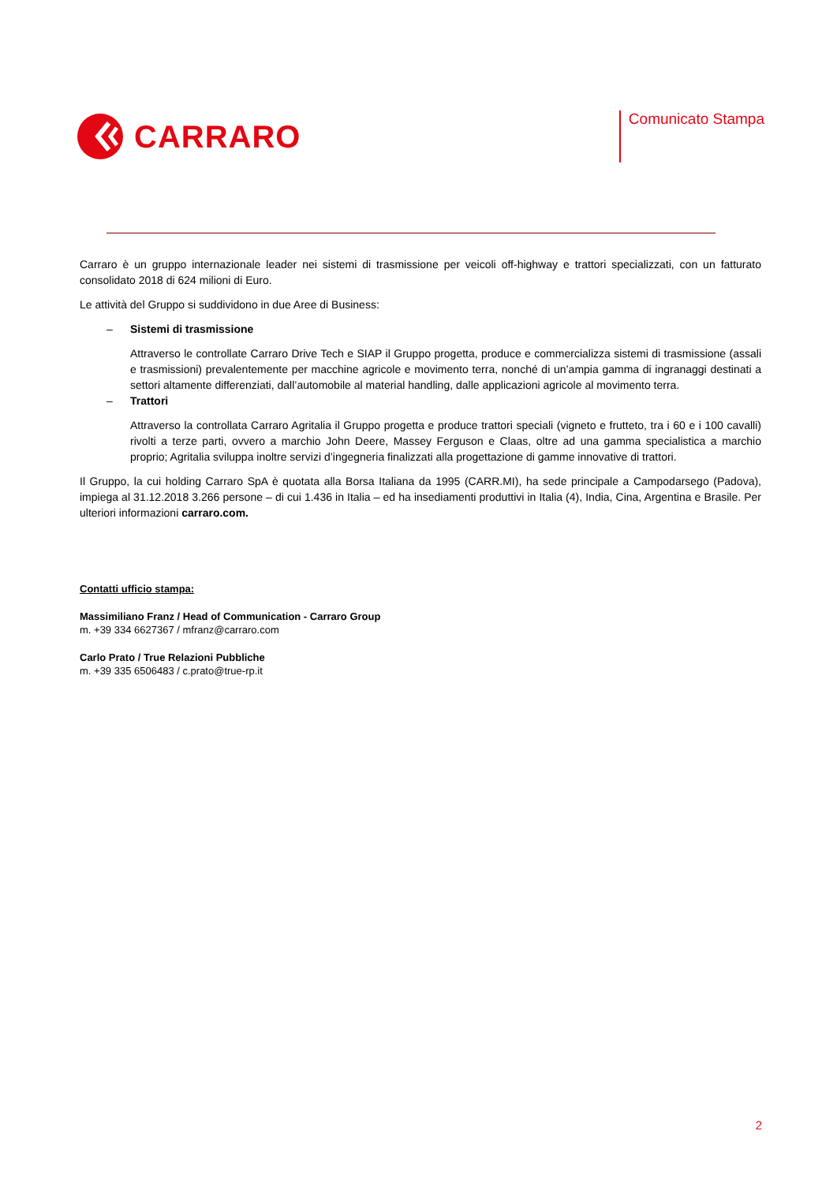CARRARO
Comunicato Stampa
Carraro è un gruppo internazionale leader nei sistemi di trasmissione per veicoli off-highway e trattori specializzati, con un fatturato consolidato 2018 di 624 milioni di Euro.
Le attività del Gruppo si suddividono in due Aree di Business:
– Sistemi di trasmissione
Attraverso le controllate Carraro Drive Tech e SIAP il Gruppo progetta, produce e commercializza sistemi di trasmissione (assali e trasmissioni) prevalentemente per macchine agricole e movimento terra, nonché di un’ampia gamma di ingranaggi destinati a settori altamente differenziati, dall’automobile al material handling, dalle applicazioni agricole al movimento terra.
– Trattori
Attraverso la controllata Carraro Agritalia il Gruppo progetta e produce trattori speciali (vigneto e frutteto, tra i 60 e i 100 cavalli) rivolti a terze parti, ovvero a marchio John Deere, Massey Ferguson e Claas, oltre ad una gamma specialistica a marchio proprio; Agritalia sviluppa inoltre servizi d’ingegneria finalizzati alla progettazione di gamme innovative di trattori.
Il Gruppo, la cui holding Carraro SpA è quotata alla Borsa Italiana da 1995 (CARR.MI), ha sede principale a Campodarsego (Padova), impiega al 31.12.2018 3.266 persone – di cui 1.436 in Italia – ed ha insediamenti produttivi in Italia (4), India, Cina, Argentina e Brasile. Per ulteriori informazioni carraro.com.
Contatti ufficio stampa:
Massimiliano Franz / Head of Communication - Carraro Group
m. +39 334 6627367 / mfranz@carraro.com
Carlo Prato / True Relazioni Pubbliche
m. +39 335 6506483 / c.prato@true-rp.it
2